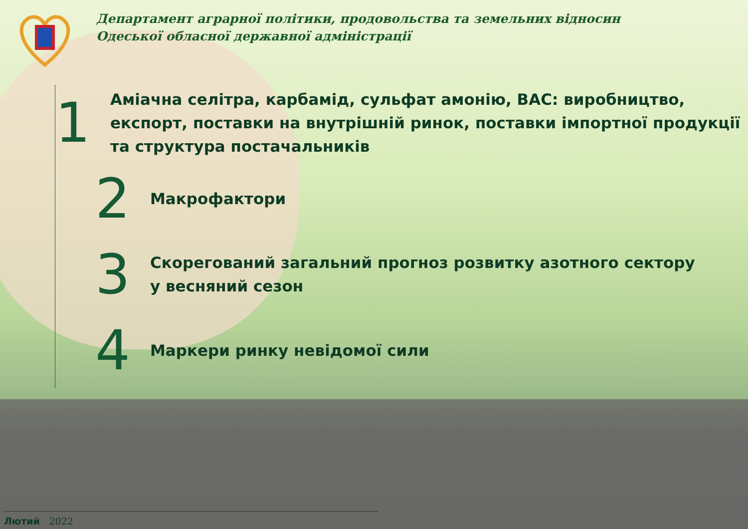Департамент аграрної політики, продовольства та земельних відносин
Одеської обласної державної адміністрації
1
Аміачна селітра, карбамід, сульфат амонію, ВАС: виробництво, експорт, поставки на внутрішній ринок, поставки імпортної продукції та структура постачальників
2
Макрофактори
3
Скорегований загальний прогноз розвитку азотного сектору
у весняний сезон
4
Маркери ринку невідомої сили
Лютий 2022